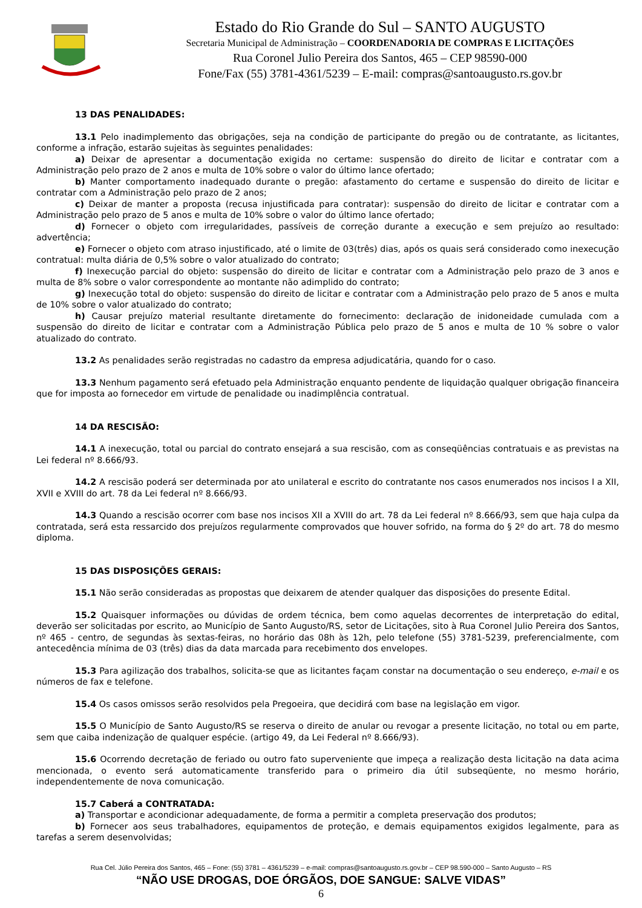Estado do Rio Grande do Sul – SANTO AUGUSTO
Secretaria Municipal de Administração – COORDENADORIA DE COMPRAS E LICITAÇÕES
Rua Coronel Julio Pereira dos Santos, 465 – CEP 98590-000
Fone/Fax (55) 3781-4361/5239 – E-mail: compras@santoaugusto.rs.gov.br
13 DAS PENALIDADES:
13.1 Pelo inadimplemento das obrigações, seja na condição de participante do pregão ou de contratante, as licitantes, conforme a infração, estarão sujeitas às seguintes penalidades:
a) Deixar de apresentar a documentação exigida no certame: suspensão do direito de licitar e contratar com a Administração pelo prazo de 2 anos e multa de 10% sobre o valor do último lance ofertado;
b) Manter comportamento inadequado durante o pregão: afastamento do certame e suspensão do direito de licitar e contratar com a Administração pelo prazo de 2 anos;
c) Deixar de manter a proposta (recusa injustificada para contratar): suspensão do direito de licitar e contratar com a Administração pelo prazo de 5 anos e multa de 10% sobre o valor do último lance ofertado;
d) Fornecer o objeto com irregularidades, passíveis de correção durante a execução e sem prejuízo ao resultado: advertência;
e) Fornecer o objeto com atraso injustificado, até o limite de 03(três) dias, após os quais será considerado como inexecução contratual: multa diária de 0,5% sobre o valor atualizado do contrato;
f) Inexecução parcial do objeto: suspensão do direito de licitar e contratar com a Administração pelo prazo de 3 anos e multa de 8% sobre o valor correspondente ao montante não adimplido do contrato;
g) Inexecução total do objeto: suspensão do direito de licitar e contratar com a Administração pelo prazo de 5 anos e multa de 10% sobre o valor atualizado do contrato;
h) Causar prejuízo material resultante diretamente do fornecimento: declaração de inidoneidade cumulada com a suspensão do direito de licitar e contratar com a Administração Pública pelo prazo de 5 anos e multa de 10 % sobre o valor atualizado do contrato.
13.2 As penalidades serão registradas no cadastro da empresa adjudicatária, quando for o caso.
13.3 Nenhum pagamento será efetuado pela Administração enquanto pendente de liquidação qualquer obrigação financeira que for imposta ao fornecedor em virtude de penalidade ou inadimplência contratual.
14 DA RESCISÃO:
14.1 A inexecução, total ou parcial do contrato ensejará a sua rescisão, com as conseqüências contratuais e as previstas na Lei federal nº 8.666/93.
14.2 A rescisão poderá ser determinada por ato unilateral e escrito do contratante nos casos enumerados nos incisos I a XII, XVII e XVIII do art. 78 da Lei federal nº 8.666/93.
14.3 Quando a rescisão ocorrer com base nos incisos XII a XVIII do art. 78 da Lei federal nº 8.666/93, sem que haja culpa da contratada, será esta ressarcido dos prejuízos regularmente comprovados que houver sofrido, na forma do § 2º do art. 78 do mesmo diploma.
15 DAS DISPOSIÇÕES GERAIS:
15.1 Não serão consideradas as propostas que deixarem de atender qualquer das disposições do presente Edital.
15.2 Quaisquer informações ou dúvidas de ordem técnica, bem como aquelas decorrentes de interpretação do edital, deverão ser solicitadas por escrito, ao Município de Santo Augusto/RS, setor de Licitações, sito à Rua Coronel Julio Pereira dos Santos, nº 465 - centro, de segundas às sextas-feiras, no horário das 08h às 12h, pelo telefone (55) 3781-5239, preferencialmente, com antecedência mínima de 03 (três) dias da data marcada para recebimento dos envelopes.
15.3 Para agilização dos trabalhos, solicita-se que as licitantes façam constar na documentação o seu endereço, e-mail e os números de fax e telefone.
15.4 Os casos omissos serão resolvidos pela Pregoeira, que decidirá com base na legislação em vigor.
15.5 O Município de Santo Augusto/RS se reserva o direito de anular ou revogar a presente licitação, no total ou em parte, sem que caiba indenização de qualquer espécie. (artigo 49, da Lei Federal nº 8.666/93).
15.6 Ocorrendo decretação de feriado ou outro fato superveniente que impeça a realização desta licitação na data acima mencionada, o evento será automaticamente transferido para o primeiro dia útil subseqüente, no mesmo horário, independentemente de nova comunicação.
15.7 Caberá a CONTRATADA:
a) Transportar e acondicionar adequadamente, de forma a permitir a completa preservação dos produtos;
b) Fornecer aos seus trabalhadores, equipamentos de proteção, e demais equipamentos exigidos legalmente, para as tarefas a serem desenvolvidas;
Rua Cel. Júlio Pereira dos Santos, 465 – Fone: (55) 3781 – 4361/5239 – e-mail: compras@santoaugusto.rs.gov.br – CEP 98.590-000 – Santo Augusto – RS
“NÃO USE DROGAS, DOE ÓRGÃOS, DOE SANGUE: SALVE VIDAS”
6